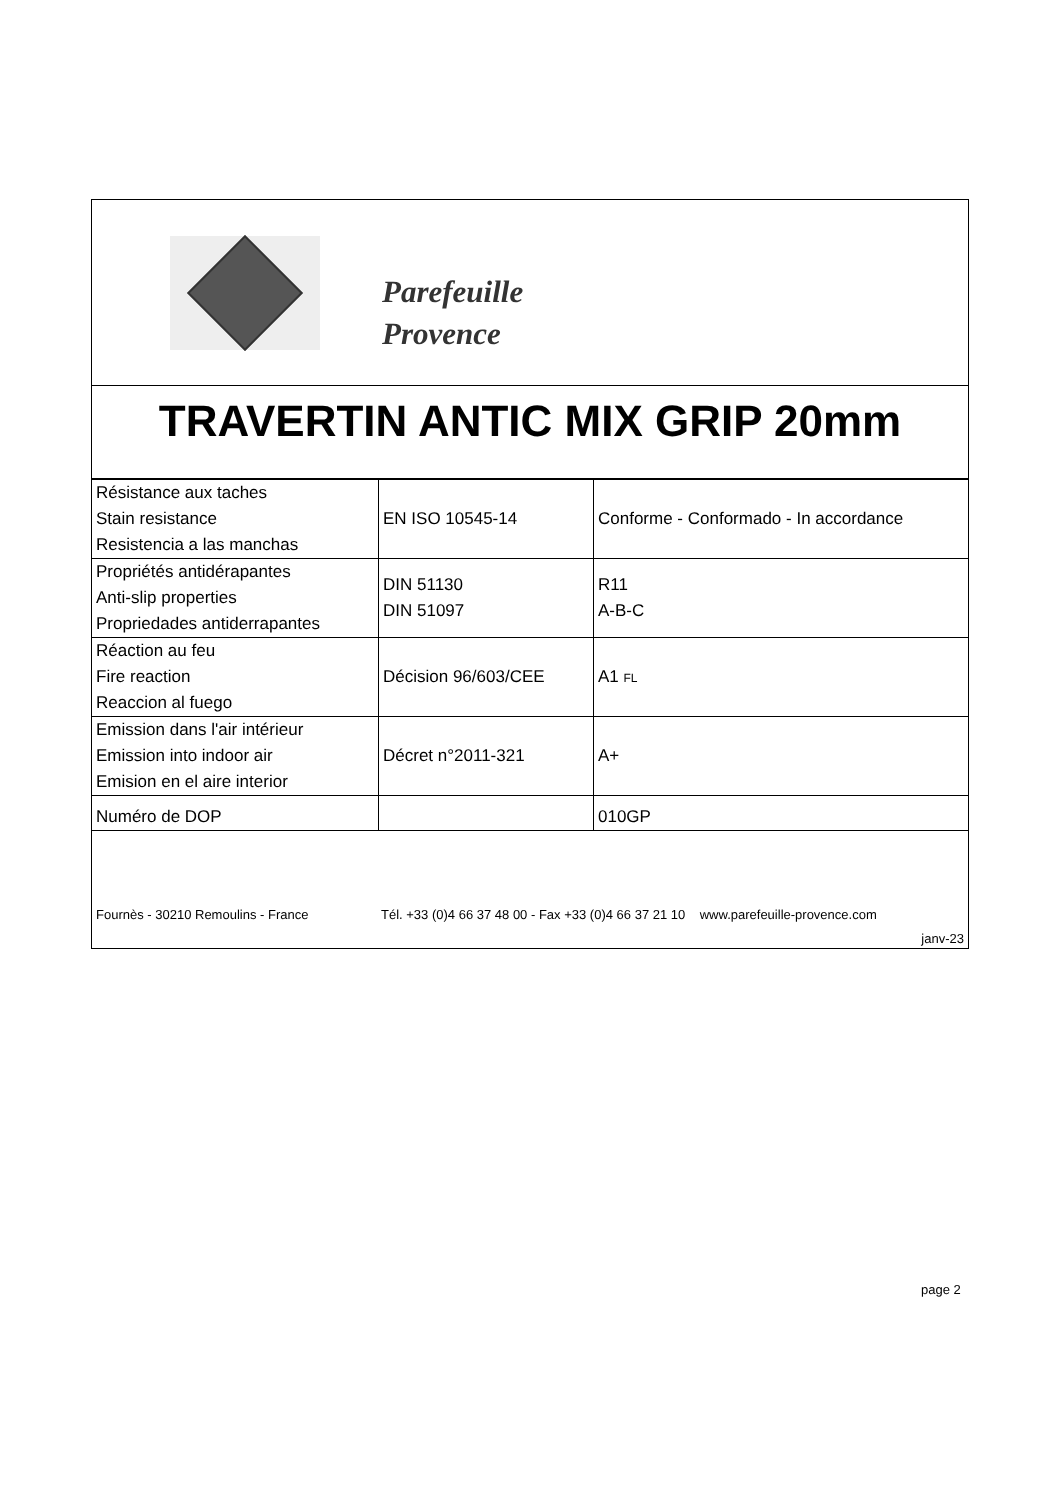Parefeuille
Provence
TRAVERTIN ANTIC MIX GRIP 20mm
| Résistance aux taches Stain resistance Resistencia a las manchas | EN ISO 10545-14 | Conforme - Conformado - In accordance |
| Propriétés antidérapantes Anti-slip properties Propriedades antiderrapantes | DIN 51130 DIN 51097 | R11 A-B-C |
| Réaction au feu Fire reaction Reaccion al fuego | Décision 96/603/CEE | A1 FL |
| Emission dans l'air intérieur Emission into indoor air Emision en el aire interior | Décret n°2011-321 | A+ |
| Numéro de DOP | | 010GP |
Fournès - 30210 Remoulins - France Tél. +33 (0)4 66 37 48 00 - Fax +33 (0)4 66 37 21 10 www.parefeuille-provence.com
janv-23
page 2